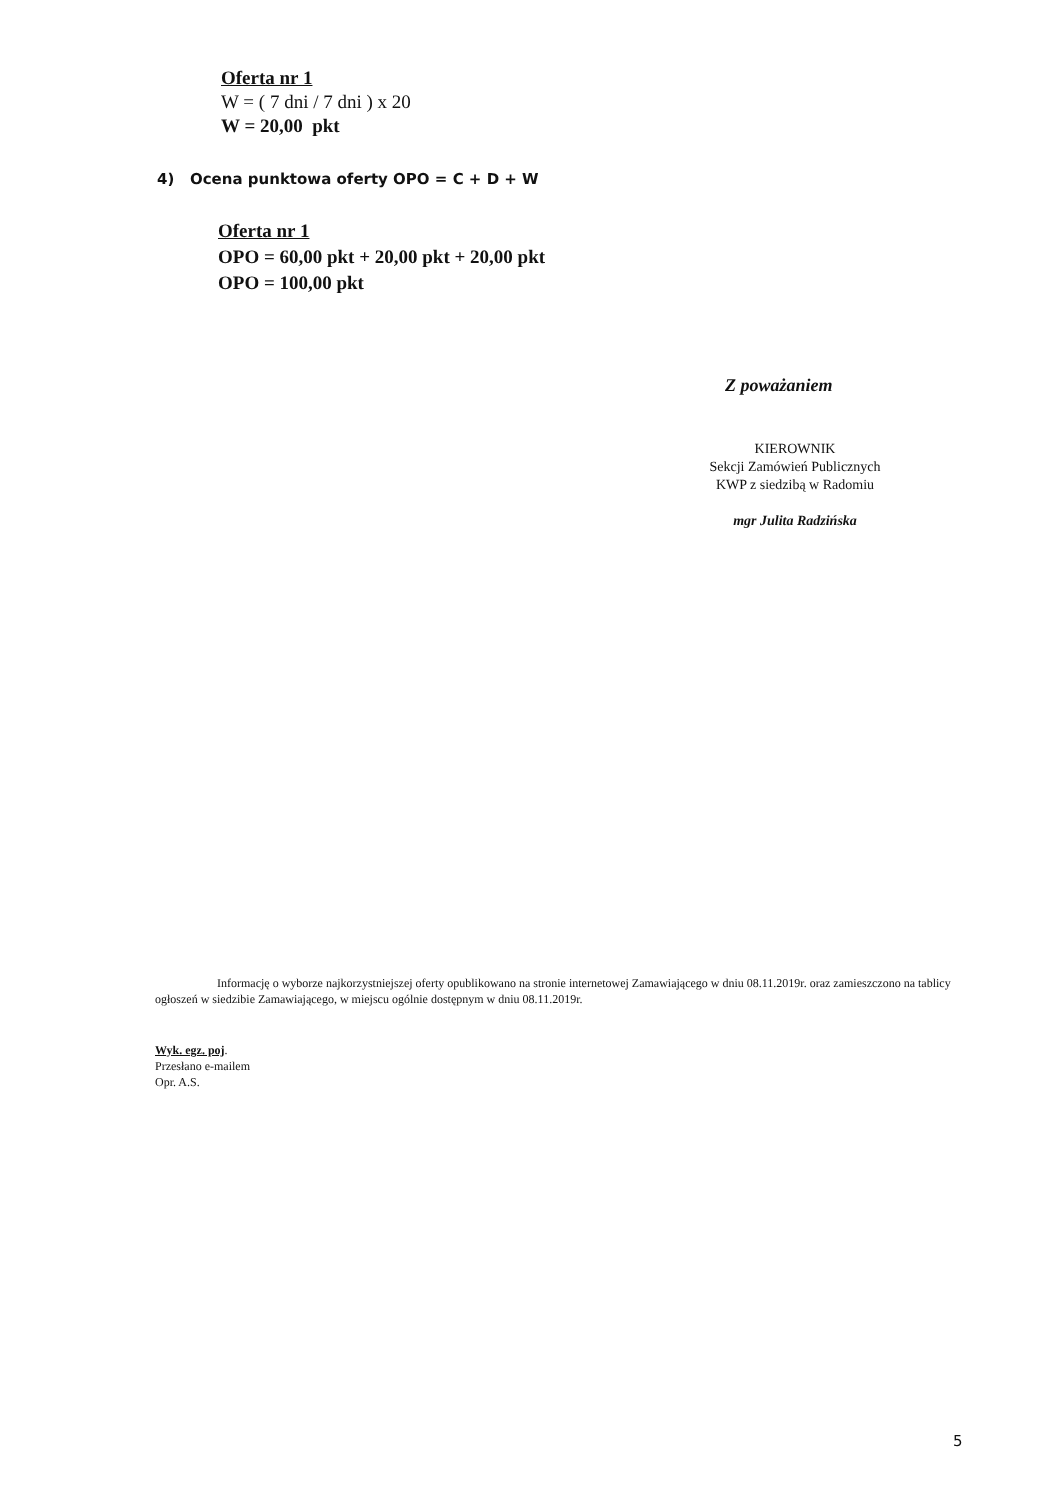Oferta nr 1
W = ( 7 dni / 7 dni ) x 20
W = 20,00 pkt
4) Ocena punktowa oferty OPO = C + D + W
Oferta nr 1
OPO = 60,00 pkt + 20,00 pkt + 20,00 pkt
OPO = 100,00 pkt
Z poważaniem
KIEROWNIK
Sekcji Zamówień Publicznych
KWP z siedzibą w Radomiu
mgr Julita Radzińska
Informację o wyborze najkorzystniejszej oferty opublikowano na stronie internetowej Zamawiającego w dniu 08.11.2019r. oraz zamieszczono na tablicy ogłoszeń w siedzibie Zamawiającego, w miejscu ogólnie dostępnym w dniu 08.11.2019r.
Wyk. egz. poj.
Przesłano e-mailem
Opr. A.S.
5